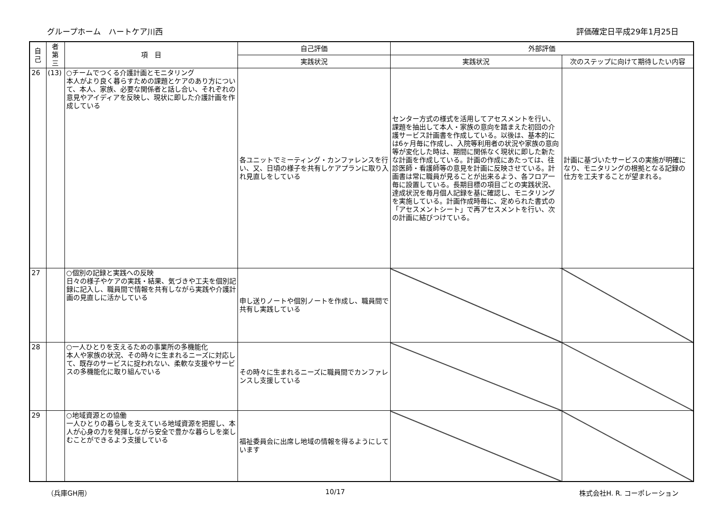グループホーム　ハートケア川西 評価確定日平成29年1月25日
| 自 己 | 者 第 三 | 項 目 | 自己評価 | 外部評価 | |
| --- | --- | --- | --- | --- | --- |
| | | | 実践状況 | 実践状況 | 次のステップに向けて期待したい内容 |
| 26 | (13) | ○チームでつくる介護計画とモニタリング 本人がより良く暮らすための課題とケアのあり方について、本人、家族、必要な関係者と話し合い、それぞれの意見やアイディアを反映し、現状に即した介護計画を作成している | 各ユニットでミーティング・カンファレンスを行い、又、日頃の様子を共有しケアプランに取り入れ見直しをしている | センター方式の様式を活用してアセスメントを行い、課題を抽出して本人・家族の意向を踏まえた初回の介護サービス計画書を作成している。以後は、基本的には6ヶ月毎に作成し、入院等利用者の状況や家族の意向等が変化した時は、期間に関係なく現状に即した新たな計画を作成している。計画の作成にあたっては、往診医師・看護師等の意見を計画に反映させている。計画書は常に職員が見ることが出来るよう、各フロア一毎に設置している。長期目標の項目ごとの実践状況、達成状況を毎月個人記録を基に確認し、モニタリングを実施している。計画作成時毎に、定められた書式の「アセスメントシート」で再アセスメントを行い、次の計画に結びつけている。 | 計画に基づいたサービスの実施が明確になり、モニタリングの根拠となる記録の仕方を工夫することが望まれる。 |
| 27 | | ○個別の記録と実践への反映 日々の様子やケアの実践・結果、気づきや工夫を個別記録に記入し、職員間で情報を共有しながら実践や介護計画の見直しに活かしている | 申し送りノートや個別ノートを作成し、職員間で共有し実践している | | |
| 28 | | ○一人ひとりを支えるための事業所の多機能化 本人や家族の状況、その時々に生まれるニーズに対応して、既存のサービスに捉われない、柔軟な支援やサービスの多機能化に取り組んでいる | その時々に生まれるニーズに職員間でカンファレンスし支援している | | |
| 29 | | ○地域資源との協働 一人ひとりの暮らしを支えている地域資源を把握し、本人が心身の力を発揮しながら安全で豊かな暮らしを楽しむことができるよう支援している | 福祉委員会に出席し地域の情報を得るようにしています | | |
（兵庫GH用） 10/17 株式会社H. R. コーポレーション